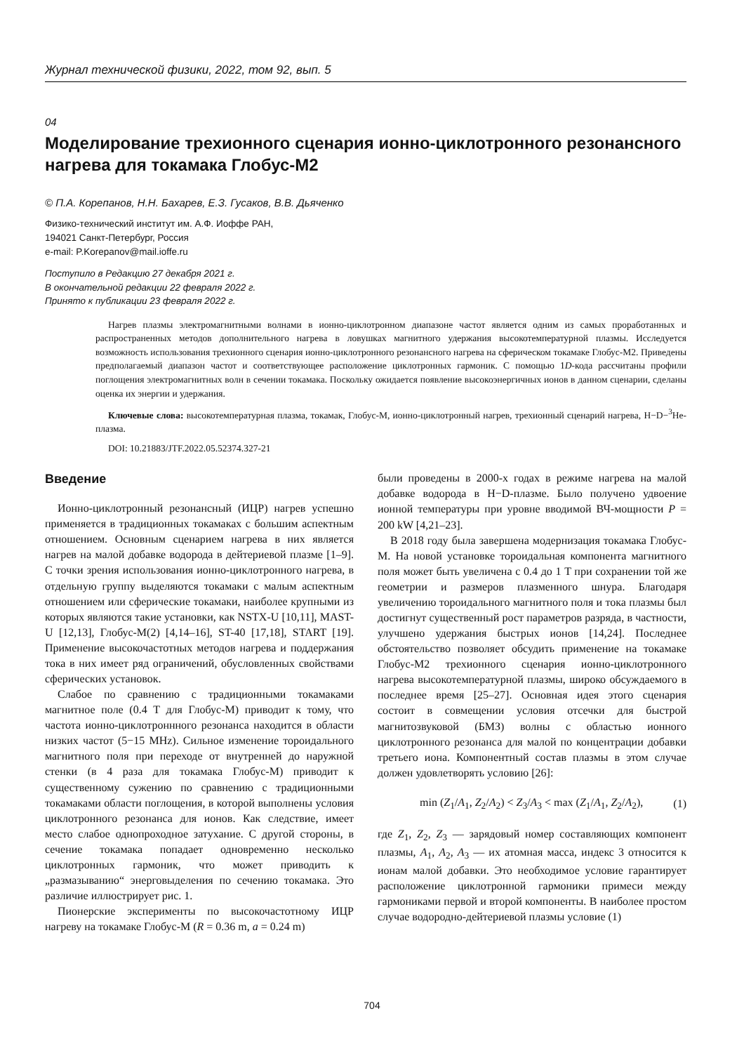Журнал технической физики, 2022, том 92, вып. 5
04
Моделирование трехионного сценария ионно-циклотронного резонансного нагрева для токамака Глобус-М2
© П.А. Корепанов, Н.Н. Бахарев, Е.З. Гусаков, В.В. Дьяченко
Физико-технический институт им. А.Ф. Иоффе РАН,
194021 Санкт-Петербург, Россия
e-mail: P.Korepanov@mail.ioffe.ru
Поступило в Редакцию 27 декабря 2021 г.
В окончательной редакции 22 февраля 2022 г.
Принято к публикации 23 февраля 2022 г.
Нагрев плазмы электромагнитными волнами в ионно-циклотронном диапазоне частот является одним из самых проработанных и распространенных методов дополнительного нагрева в ловушках магнитного удержания высокотемпературной плазмы. Исследуется возможность использования трехионного сценария ионно-циклотронного резонансного нагрева на сферическом токамаке Глобус-М2. Приведены предполагаемый диапазон частот и соответствующее расположение циклотронных гармоник. С помощью 1D-кода рассчитаны профили поглощения электромагнитных волн в сечении токамака. Поскольку ожидается появление высокоэнергичных ионов в данном сценарии, сделаны оценка их энергии и удержания.
Ключевые слова: высокотемпературная плазма, токамак, Глобус-М, ионно-циклотронный нагрев, трехионный сценарий нагрева, H−D−<sup>3</sup>He-плазма.
DOI: 10.21883/JTF.2022.05.52374.327-21
Введение
Ионно-циклотронный резонансный (ИЦР) нагрев успешно применяется в традиционных токамаках с большим аспектным отношением. Основным сценарием нагрева в них является нагрев на малой добавке водорода в дейтериевой плазме [1–9]. С точки зрения использования ионно-циклотронного нагрева, в отдельную группу выделяются токамаки с малым аспектным отношением или сферические токамаки, наиболее крупными из которых являются такие установки, как NSTX-U [10,11], MAST-U [12,13], Глобус-М(2) [4,14–16], ST-40 [17,18], START [19]. Применение высокочастотных методов нагрева и поддержания тока в них имеет ряд ограничений, обусловленных свойствами сферических установок.
Слабое по сравнению с традиционными токамаками магнитное поле (0.4 T для Глобус-М) приводит к тому, что частота ионно-циклотроннного резонанса находится в области низких частот (5−15 MHz). Сильное изменение тороидального магнитного поля при переходе от внутренней до наружной стенки (в 4 раза для токамака Глобус-М) приводит к существенному сужению по сравнению с традиционными токамаками области поглощения, в которой выполнены условия циклотронного резонанса для ионов. Как следствие, имеет место слабое однопроходное затухание. С другой стороны, в сечение токамака попадает одновременно несколько циклотронных гармоник, что может приводить к „размазыванию“ энерговыделения по сечению токамака. Это различие иллюстрирует рис. 1.
Пионерские эксперименты по высокочастотному ИЦР нагреву на токамаке Глобус-М (R = 0.36 m, a = 0.24 m)
были проведены в 2000-х годах в режиме нагрева на малой добавке водорода в H−D-плазме. Было получено удвоение ионной температуры при уровне вводимой ВЧ-мощности P = 200 kW [4,21–23].
В 2018 году была завершена модернизация токамака Глобус-М. На новой установке тороидальная компонента магнитного поля может быть увеличена с 0.4 до 1 T при сохранении той же геометрии и размеров плазменного шнура. Благодаря увеличению тороидального магнитного поля и тока плазмы был достигнут существенный рост параметров разряда, в частности, улучшено удержания быстрых ионов [14,24]. Последнее обстоятельство позволяет обсудить применение на токамаке Глобус-М2 трехионного сценария ионно-циклотронного нагрева высокотемпературной плазмы, широко обсуждаемого в последнее время [25–27]. Основная идея этого сценария состоит в совмещении условия отсечки для быстрой магнитозвуковой (БМЗ) волны с областью ионного циклотронного резонанса для малой по концентрации добавки третьего иона. Компонентный состав плазмы в этом случае должен удовлетворять условию [26]:
min (Z<sub>1</sub>/A<sub>1</sub>, Z<sub>2</sub>/A<sub>2</sub>) < Z<sub>3</sub>/A<sub>3</sub> < max (Z<sub>1</sub>/A<sub>1</sub>, Z<sub>2</sub>/A<sub>2</sub>), (1)
где Z<sub>1</sub>, Z<sub>2</sub>, Z<sub>3</sub> — зарядовый номер составляющих компонент плазмы, A<sub>1</sub>, A<sub>2</sub>, A<sub>3</sub> — их атомная масса, индекс 3 относится к ионам малой добавки. Это необходимое условие гарантирует расположение циклотронной гармоники примеси между гармониками первой и второй компоненты. В наиболее простом случае водородно-дейтериевой плазмы условие (1)
704